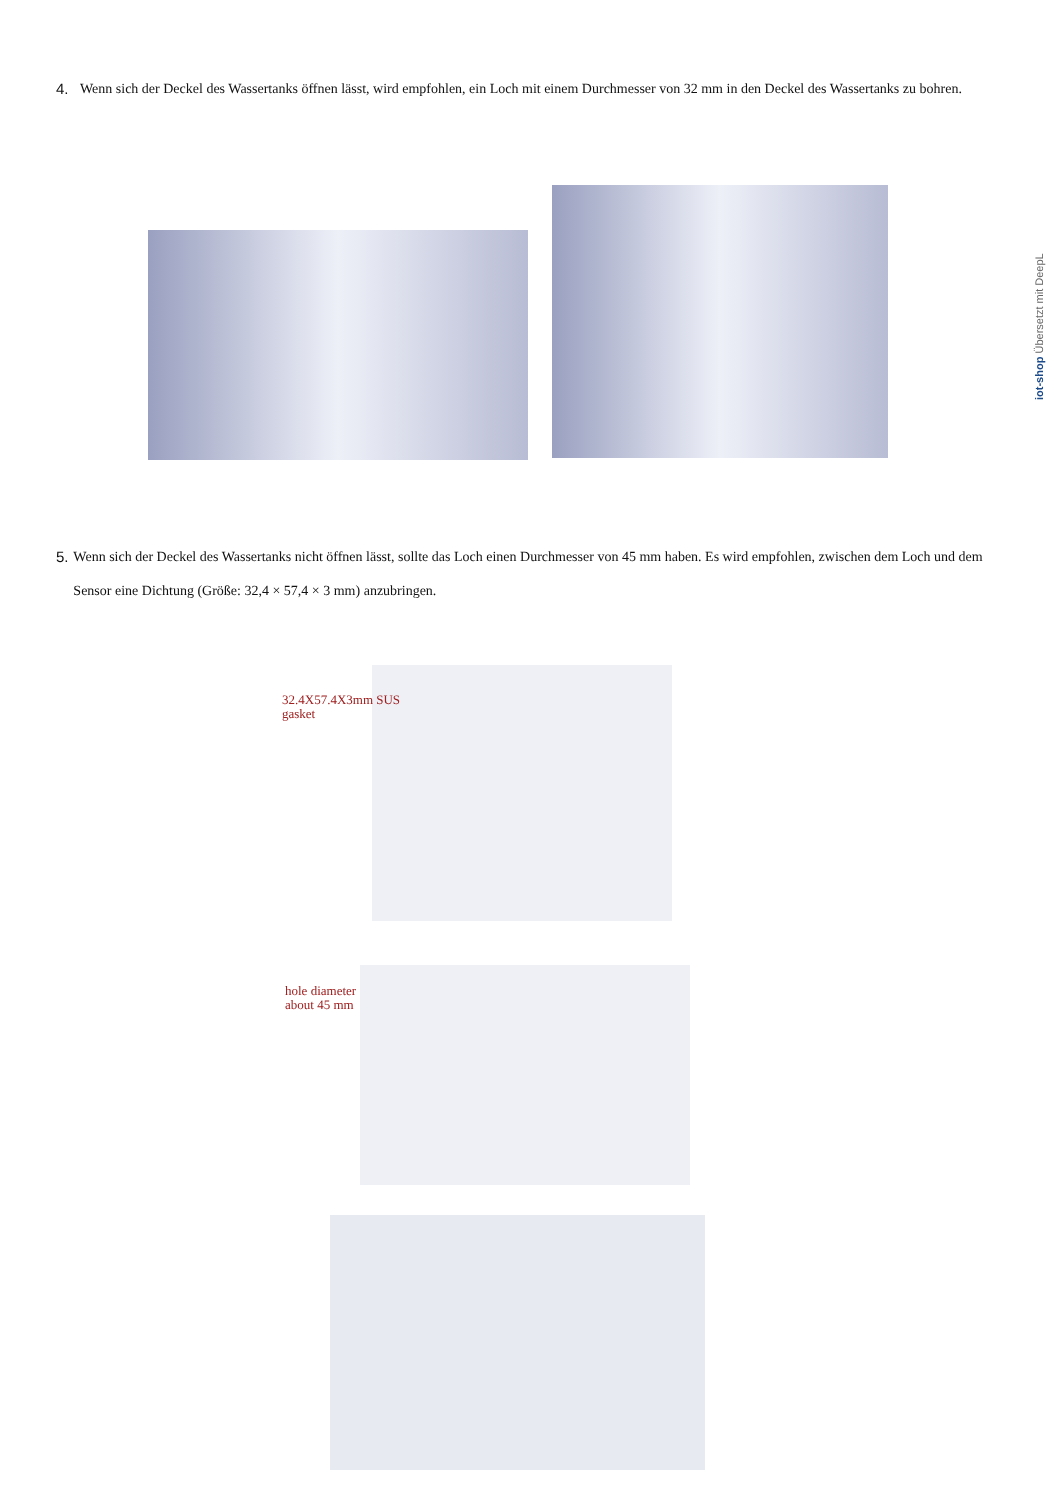4. Wenn sich der Deckel des Wassertanks öffnen lässt, wird empfohlen, ein Loch mit einem Durchmesser von 32 mm in den Deckel des Wassertanks zu bohren.
iot-shop Übersetzt mit DeepL
5. Wenn sich der Deckel des Wassertanks nicht öffnen lässt, sollte das Loch einen Durchmesser von 45 mm haben. Es wird empfohlen, zwischen dem Loch und dem Sensor eine Dichtung (Größe: 32,4 × 57,4 × 3 mm) anzubringen.
32.4X57.4X3mm SUS
gasket
hole diameter
about 45 mm